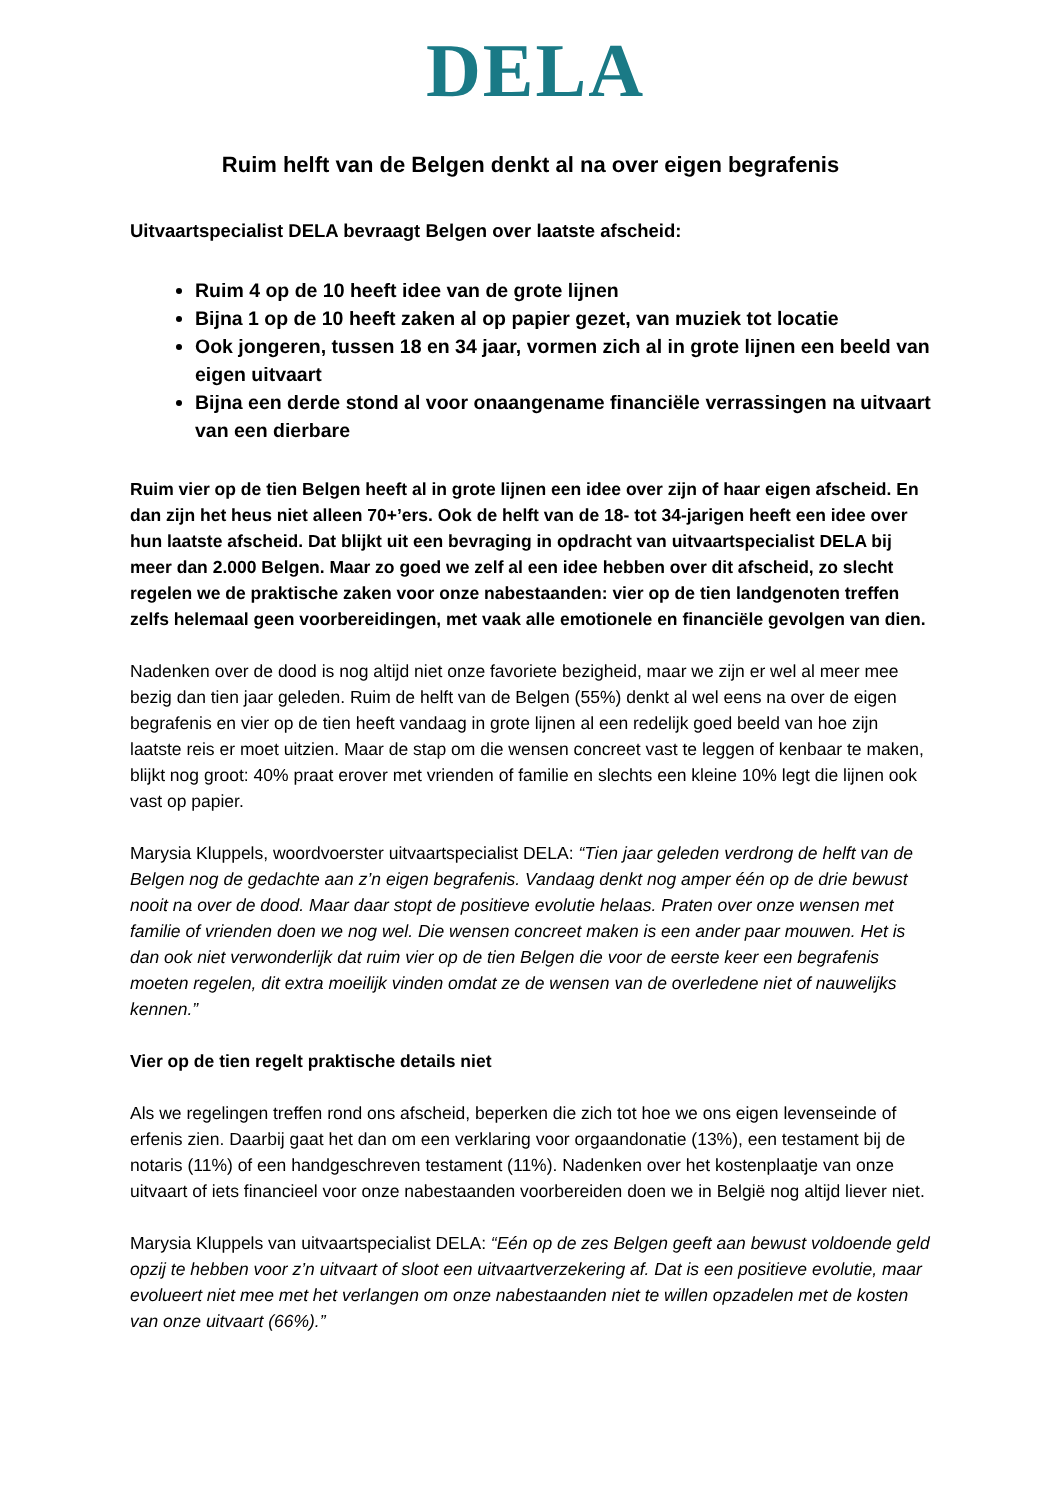DELA
Ruim helft van de Belgen denkt al na over eigen begrafenis
Uitvaartspecialist DELA bevraagt Belgen over laatste afscheid:
Ruim 4 op de 10 heeft idee van de grote lijnen
Bijna 1 op de 10 heeft zaken al op papier gezet, van muziek tot locatie
Ook jongeren, tussen 18 en 34 jaar, vormen zich al in grote lijnen een beeld van eigen uitvaart
Bijna een derde stond al voor onaangename financiële verrassingen na uitvaart van een dierbare
Ruim vier op de tien Belgen heeft al in grote lijnen een idee over zijn of haar eigen afscheid. En dan zijn het heus niet alleen 70+’ers. Ook de helft van de 18- tot 34-jarigen heeft een idee over hun laatste afscheid. Dat blijkt uit een bevraging in opdracht van uitvaartspecialist DELA bij meer dan 2.000 Belgen. Maar zo goed we zelf al een idee hebben over dit afscheid, zo slecht regelen we de praktische zaken voor onze nabestaanden: vier op de tien landgenoten treffen zelfs helemaal geen voorbereidingen, met vaak alle emotionele en financiële gevolgen van dien.
Nadenken over de dood is nog altijd niet onze favoriete bezigheid, maar we zijn er wel al meer mee bezig dan tien jaar geleden. Ruim de helft van de Belgen (55%) denkt al wel eens na over de eigen begrafenis en vier op de tien heeft vandaag in grote lijnen al een redelijk goed beeld van hoe zijn laatste reis er moet uitzien. Maar de stap om die wensen concreet vast te leggen of kenbaar te maken, blijkt nog groot: 40% praat erover met vrienden of familie en slechts een kleine 10% legt die lijnen ook vast op papier.
Marysia Kluppels, woordvoerster uitvaartspecialist DELA: “Tien jaar geleden verdrong de helft van de Belgen nog de gedachte aan z’n eigen begrafenis. Vandaag denkt nog amper één op de drie bewust nooit na over de dood. Maar daar stopt de positieve evolutie helaas. Praten over onze wensen met familie of vrienden doen we nog wel. Die wensen concreet maken is een ander paar mouwen. Het is dan ook niet verwonderlijk dat ruim vier op de tien Belgen die voor de eerste keer een begrafenis moeten regelen, dit extra moeilijk vinden omdat ze de wensen van de overledene niet of nauwelijks kennen.”
Vier op de tien regelt praktische details niet
Als we regelingen treffen rond ons afscheid, beperken die zich tot hoe we ons eigen levenseinde of erfenis zien. Daarbij gaat het dan om een verklaring voor orgaandonatie (13%), een testament bij de notaris (11%) of een handgeschreven testament (11%). Nadenken over het kostenplaatje van onze uitvaart of iets financieel voor onze nabestaanden voorbereiden doen we in België nog altijd liever niet.
Marysia Kluppels van uitvaartspecialist DELA: “Eén op de zes Belgen geeft aan bewust voldoende geld opzij te hebben voor z’n uitvaart of sloot een uitvaartverzekering af. Dat is een positieve evolutie, maar evolueert niet mee met het verlangen om onze nabestaanden niet te willen opzadelen met de kosten van onze uitvaart (66%).”